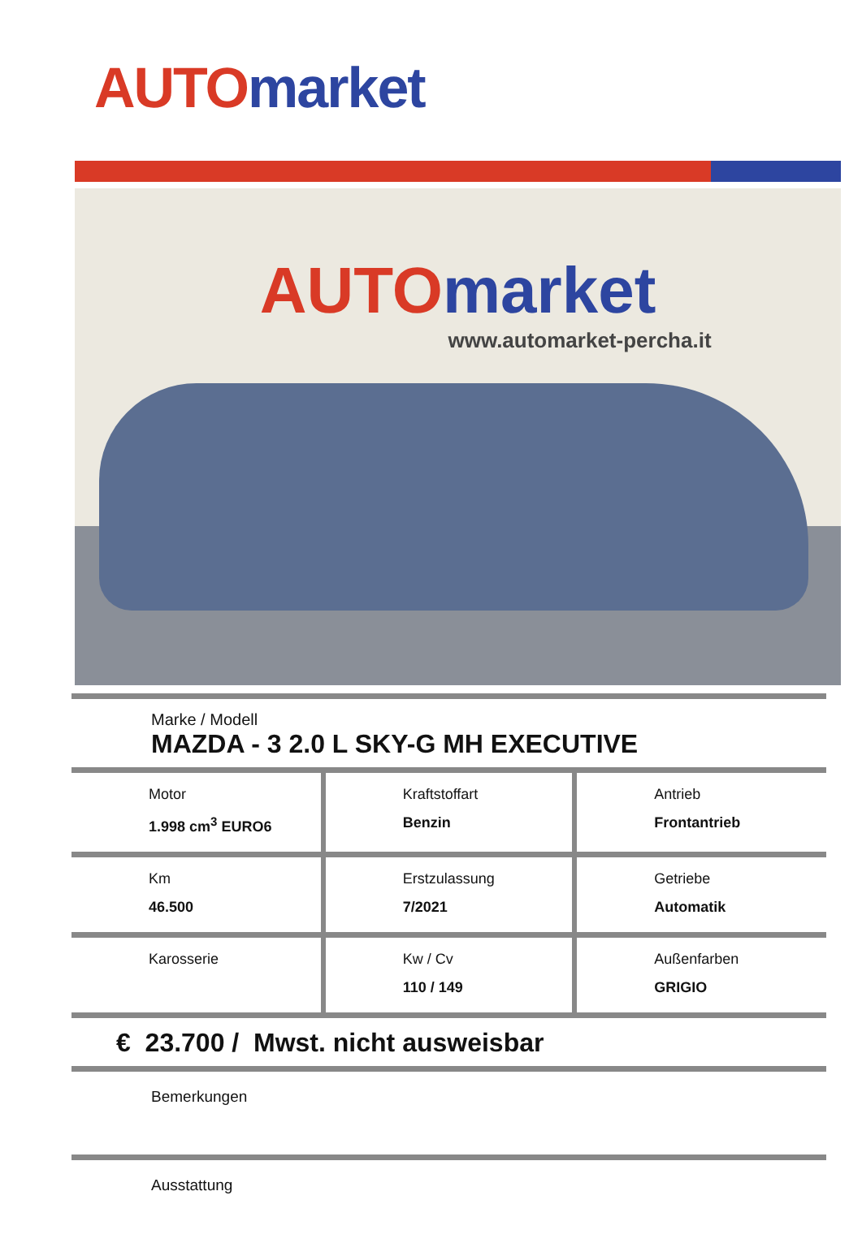AUTO market
AUTO market
www.automarket-percha.it
Marke / Modell
MAZDA - 3 2.0 L SKY-G MH EXECUTIVE
| Motor 1.998 cm<sup>3</sup> EURO6 | Kraftstoffart Benzin | Antrieb Frontantrieb |
| Km 46.500 | Erstzulassung 7/2021 | Getriebe Automatik |
| Karosserie | Kw / Cv 110 / 149 | Außenfarben GRIGIO |
€ 23.700 / Mwst. nicht ausweisbar
Bemerkungen
Ausstattung